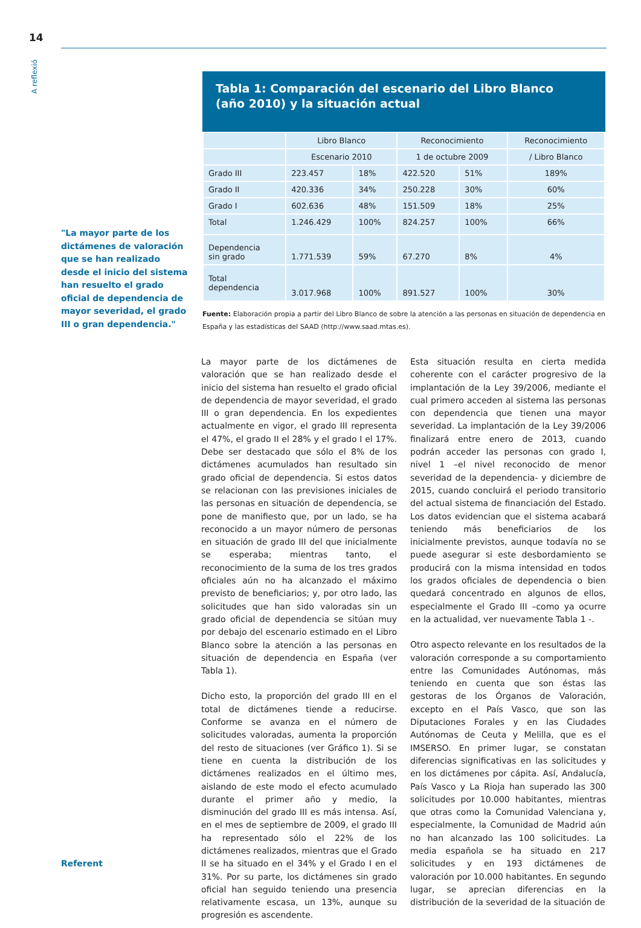14
A reflexió
"La mayor parte de los dictámenes de valoración que se han realizado desde el inicio del sistema han resuelto el grado oficial de dependencia de mayor severidad, el grado III o gran dependencia."
Tabla 1: Comparación del escenario del Libro Blanco
(año 2010) y la situación actual
| | Libro Blanco | | Reconocimiento | | Reconocimiento |
| | Escenario 2010 | | 1 de octubre 2009 | | / Libro Blanco |
| Grado III | 223.457 | 18% | 422.520 | 51% | 189% |
| Grado II | 420.336 | 34% | 250.228 | 30% | 60% |
| Grado I | 602.636 | 48% | 151.509 | 18% | 25% |
| Total | 1.246.429 | 100% | 824.257 | 100% | 66% |
| Dependencia sin grado | 1.771.539 | 59% | 67.270 | 8% | 4% |
| Total dependencia | 3.017.968 | 100% | 891.527 | 100% | 30% |
Fuente: Elaboración propia a partir del Libro Blanco de sobre la atención a las personas en situación de dependencia en España y las estadísticas del SAAD (http://www.saad.mtas.es).
La mayor parte de los dictámenes de valoración que se han realizado desde el inicio del sistema han resuelto el grado oficial de dependencia de mayor severidad, el grado III o gran dependencia. En los expedientes actualmente en vigor, el grado III representa el 47%, el grado II el 28% y el grado I el 17%. Debe ser destacado que sólo el 8% de los dictámenes acumulados han resultado sin grado oficial de dependencia. Si estos datos se relacionan con las previsiones iniciales de las personas en situación de dependencia, se pone de manifiesto que, por un lado, se ha reconocido a un mayor número de personas en situación de grado III del que inicialmente se esperaba; mientras tanto, el reconocimiento de la suma de los tres grados oficiales aún no ha alcanzado el máximo previsto de beneficiarios; y, por otro lado, las solicitudes que han sido valoradas sin un grado oficial de dependencia se sitúan muy por debajo del escenario estimado en el Libro Blanco sobre la atención a las personas en situación de dependencia en España (ver Tabla 1).
Dicho esto, la proporción del grado III en el total de dictámenes tiende a reducirse. Conforme se avanza en el número de solicitudes valoradas, aumenta la proporción del resto de situaciones (ver Gráfico 1). Si se tiene en cuenta la distribución de los dictámenes realizados en el último mes, aislando de este modo el efecto acumulado durante el primer año y medio, la disminución del grado III es más intensa. Así, en el mes de septiembre de 2009, el grado III ha representado sólo el 22% de los dictámenes realizados, mientras que el Grado II se ha situado en el 34% y el Grado I en el 31%. Por su parte, los dictámenes sin grado oficial han seguido teniendo una presencia relativamente escasa, un 13%, aunque su progresión es ascendente.
Esta situación resulta en cierta medida coherente con el carácter progresivo de la implantación de la Ley 39/2006, mediante el cual primero acceden al sistema las personas con dependencia que tienen una mayor severidad. La implantación de la Ley 39/2006 finalizará entre enero de 2013, cuando podrán acceder las personas con grado I, nivel 1 –el nivel reconocido de menor severidad de la dependencia- y diciembre de 2015, cuando concluirá el periodo transitorio del actual sistema de financiación del Estado. Los datos evidencian que el sistema acabará teniendo más beneficiarios de los inicialmente previstos, aunque todavía no se puede asegurar si este desbordamiento se producirá con la misma intensidad en todos los grados oficiales de dependencia o bien quedará concentrado en algunos de ellos, especialmente el Grado III –como ya ocurre en la actualidad, ver nuevamente Tabla 1 -.
Otro aspecto relevante en los resultados de la valoración corresponde a su comportamiento entre las Comunidades Autónomas, más teniendo en cuenta que son éstas las gestoras de los Órganos de Valoración, excepto en el País Vasco, que son las Diputaciones Forales y en las Ciudades Autónomas de Ceuta y Melilla, que es el IMSERSO. En primer lugar, se constatan diferencias significativas en las solicitudes y en los dictámenes por cápita. Así, Andalucía, País Vasco y La Rioja han superado las 300 solicitudes por 10.000 habitantes, mientras que otras como la Comunidad Valenciana y, especialmente, la Comunidad de Madrid aún no han alcanzado las 100 solicitudes. La media española se ha situado en 217 solicitudes y en 193 dictámenes de valoración por 10.000 habitantes. En segundo lugar, se aprecian diferencias en la distribución de la severidad de la situación de
Referent